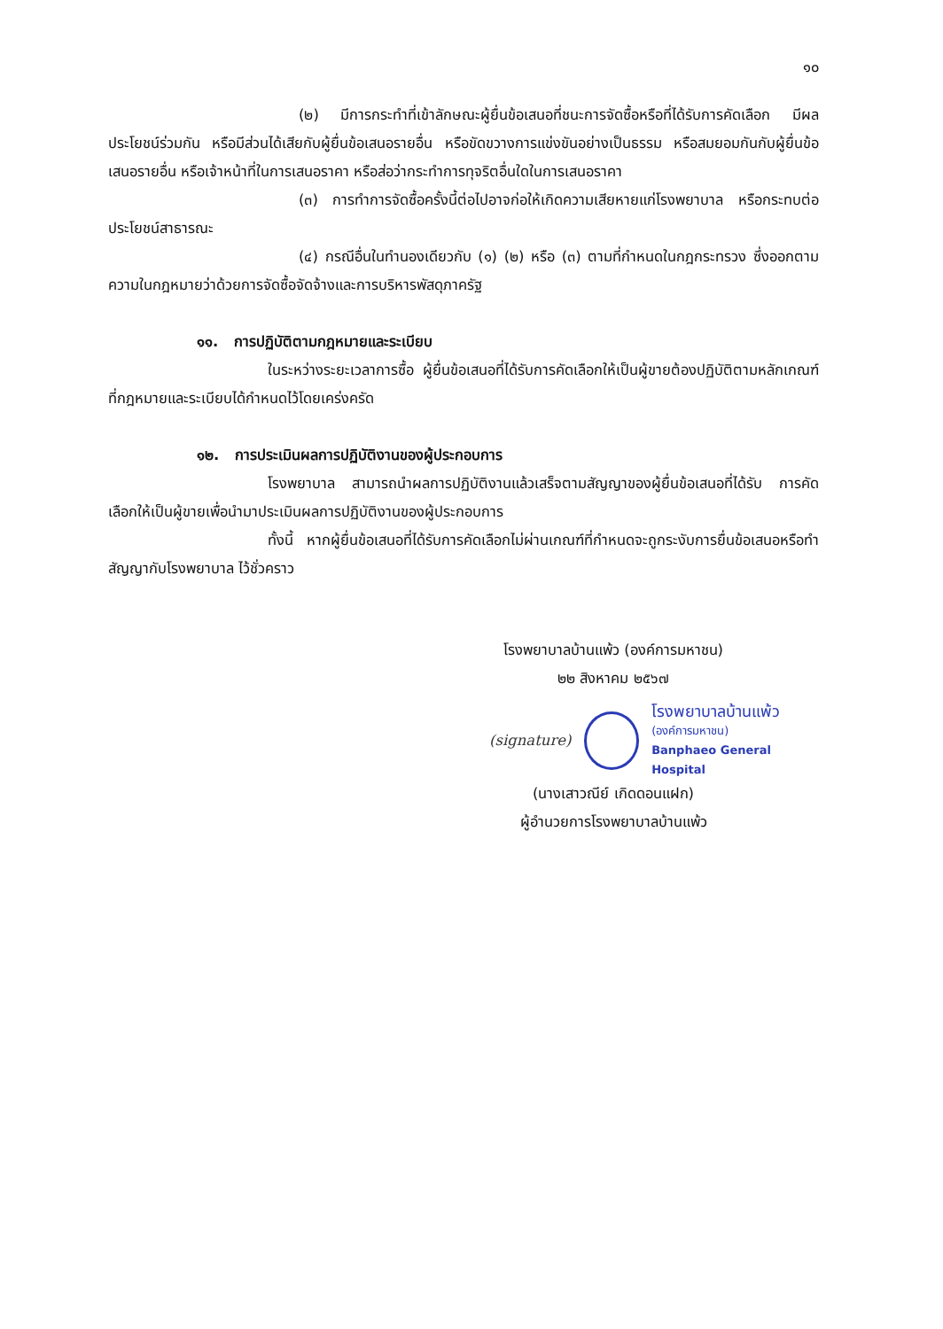๑๐
(๒) มีการกระทำที่เข้าลักษณะผู้ยื่นข้อเสนอที่ชนะการจัดซื้อหรือที่ได้รับการคัดเลือก มีผลประโยชน์ร่วมกัน หรือมีส่วนได้เสียกับผู้ยื่นข้อเสนอรายอื่น หรือขัดขวางการแข่งขันอย่างเป็นธรรม หรือสมยอมกันกับผู้ยื่นข้อเสนอรายอื่น หรือเจ้าหน้าที่ในการเสนอราคา หรือส่อว่ากระทำการทุจริตอื่นใดในการเสนอราคา
(๓) การทำการจัดซื้อครั้งนี้ต่อไปอาจก่อให้เกิดความเสียหายแก่โรงพยาบาล หรือกระทบต่อประโยชน์สาธารณะ
(๔) กรณีอื่นในทำนองเดียวกับ (๑) (๒) หรือ (๓) ตามที่กำหนดในกฎกระทรวง ซึ่งออกตามความในกฎหมายว่าด้วยการจัดซื้อจัดจ้างและการบริหารพัสดุภาครัฐ
๑๑. การปฏิบัติตามกฎหมายและระเบียบ
ในระหว่างระยะเวลาการซื้อ ผู้ยื่นข้อเสนอที่ได้รับการคัดเลือกให้เป็นผู้ขายต้องปฏิบัติตามหลักเกณฑ์ที่กฎหมายและระเบียบได้กำหนดไว้โดยเคร่งครัด
๑๒. การประเมินผลการปฏิบัติงานของผู้ประกอบการ
โรงพยาบาล สามารถนำผลการปฏิบัติงานแล้วเสร็จตามสัญญาของผู้ยื่นข้อเสนอที่ได้รับ การคัดเลือกให้เป็นผู้ขายเพื่อนำมาประเมินผลการปฏิบัติงานของผู้ประกอบการ
ทั้งนี้ หากผู้ยื่นข้อเสนอที่ได้รับการคัดเลือกไม่ผ่านเกณฑ์ที่กำหนดจะถูกระงับการยื่นข้อเสนอหรือทำสัญญากับโรงพยาบาล ไว้ชั่วคราว
โรงพยาบาลบ้านแพ้ว (องค์การมหาชน)
๒๒ สิงหาคม ๒๕๖๗
(signature)
โรงพยาบาลบ้านแพ้ว
(องค์การมหาชน)
Banphaeo General Hospital
(นางเสาวณีย์ เกิดดอนแฝก)
ผู้อำนวยการโรงพยาบาลบ้านแพ้ว